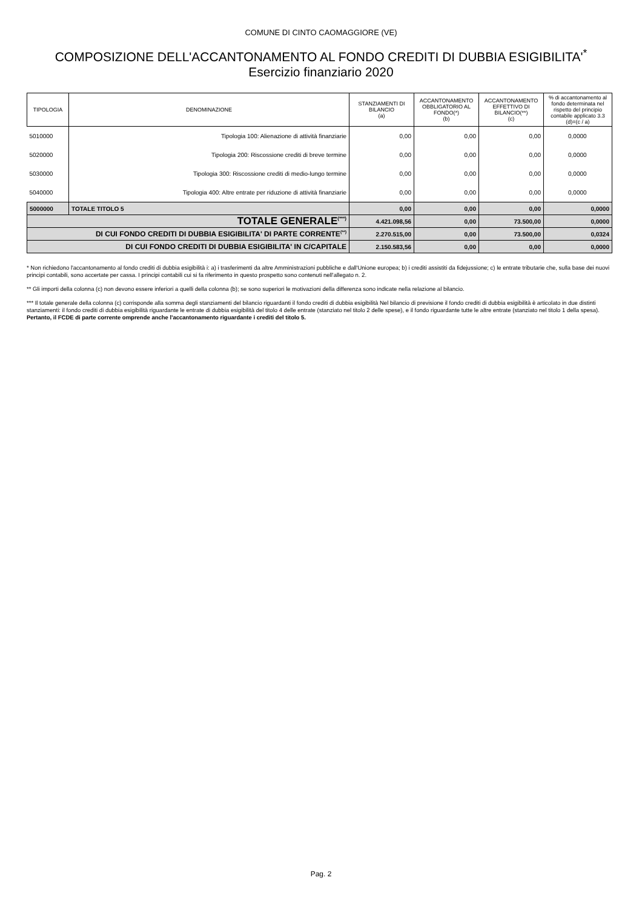COMUNE DI CINTO CAOMAGGIORE (VE)
COMPOSIZIONE DELL'ACCANTONAMENTO AL FONDO CREDITI DI DUBBIA ESIGIBILITA'<sup>*</sup>
Esercizio finanziario 2020
| TIPOLOGIA | DENOMINAZIONE | STANZIAMENTI DI BILANCIO (a) | ACCANTONAMENTO OBBLIGATORIO AL FONDO(*) (b) | ACCANTONAMENTO EFFETTIVO DI BILANCIO(**) (c) | % di accantonamento al fondo determinata nel rispetto del principio contabile applicato 3.3 (d)=(c / a) |
| --- | --- | --- | --- | --- | --- |
| 5010000 | Tipologia 100: Alienazione di attività finanziarie | 0,00 | 0,00 | 0,00 | 0,0000 |
| 5020000 | Tipologia 200: Riscossione crediti di breve termine | 0,00 | 0,00 | 0,00 | 0,0000 |
| 5030000 | Tipologia 300: Riscossione crediti di medio-lungo termine | 0,00 | 0,00 | 0,00 | 0,0000 |
| 5040000 | Tipologia 400: Altre entrate per riduzione di attività finanziarie | 0,00 | 0,00 | 0,00 | 0,0000 |
| 5000000 | TOTALE TITOLO 5 | 0,00 | 0,00 | 0,00 | 0,0000 |
| TOTALE GENERALE<sup>(***)</sup> | | 4.421.098,56 | 0,00 | 73.500,00 | 0,0000 |
| DI CUI FONDO CREDITI DI DUBBIA ESIGIBILITA' DI PARTE CORRENTE<sup>(**)</sup> | | 2.270.515,00 | 0,00 | 73.500,00 | 0,0324 |
| DI CUI FONDO CREDITI DI DUBBIA ESIGIBILITA' IN C/CAPITALE | | 2.150.583,56 | 0,00 | 0,00 | 0,0000 |
* Non richiedono l'accantonamento al fondo crediti di dubbia esigibilità i: a) i trasferimenti da altre Amministrazioni pubbliche e dall'Unione europea; b) i crediti assistiti da fidejussione; c) le entrate tributarie che, sulla base dei nuovi principi contabili, sono accertate per cassa. I principi contabili cui si fa riferimento in questo prospetto sono contenuti nell'allegato n. 2.
** Gli importi della colonna (c) non devono essere inferiori a quelli della colonna (b); se sono superiori le motivazioni della differenza sono indicate nella relazione al bilancio.
*** Il totale generale della colonna (c) corrisponde alla somma degli stanziamenti del bilancio riguardanti il fondo crediti di dubbia esigibilità Nel bilancio di previsione il fondo crediti di dubbia esigibilità è articolato in due distinti stanziamenti: il fondo crediti di dubbia esigibilità riguardante le entrate di dubbia esigibilità del titolo 4 delle entrate (stanziato nel titolo 2 delle spese), e il fondo riguardante tutte le altre entrate (stanziato nel titolo 1 della spesa). Pertanto, il FCDE di parte corrente omprende anche l'accantonamento riguardante i crediti del titolo 5.
Pag. 2